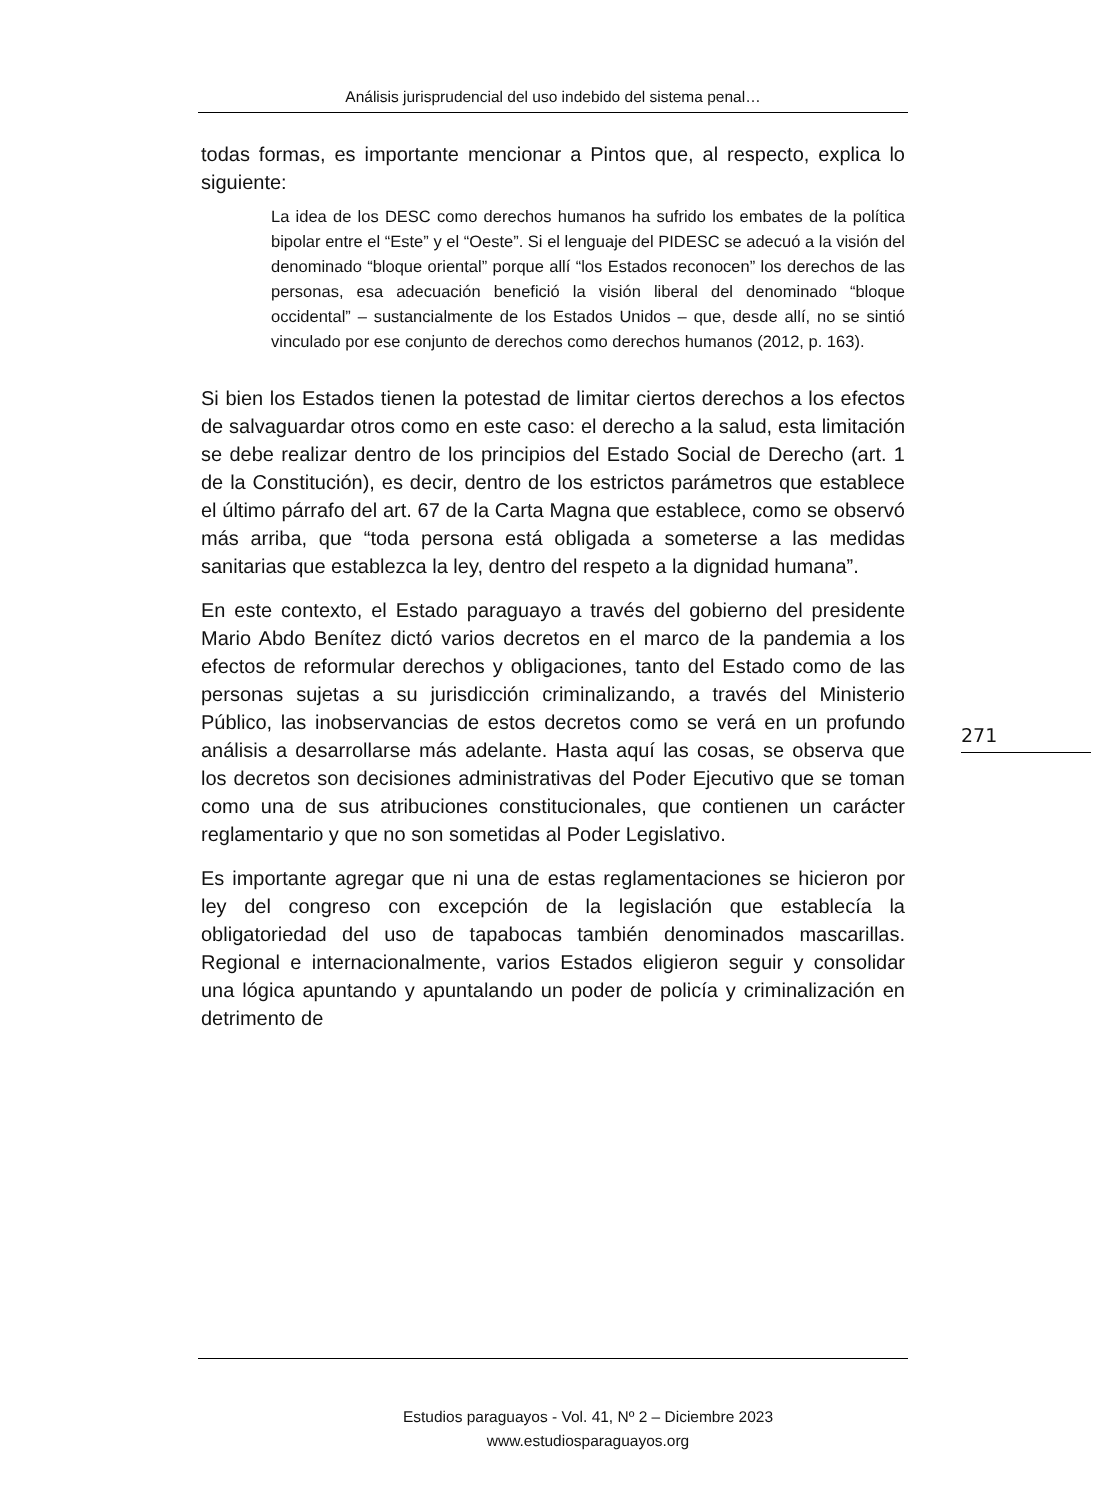Análisis jurisprudencial del uso indebido del sistema penal…
todas formas, es importante mencionar a Pintos que, al respecto, explica lo siguiente:
La idea de los DESC como derechos humanos ha sufrido los embates de la política bipolar entre el “Este” y el “Oeste”. Si el lenguaje del PIDESC se adecuó a la visión del denominado “bloque oriental” porque allí “los Estados reconocen” los derechos de las personas, esa adecuación benefició la visión liberal del denominado “bloque occidental” – sustancialmente de los Estados Unidos – que, desde allí, no se sintió vinculado por ese conjunto de derechos como derechos humanos (2012, p. 163).
Si bien los Estados tienen la potestad de limitar ciertos derechos a los efectos de salvaguardar otros como en este caso: el derecho a la salud, esta limitación se debe realizar dentro de los principios del Estado Social de Derecho (art. 1 de la Constitución), es decir, dentro de los estrictos parámetros que establece el último párrafo del art. 67 de la Carta Magna que establece, como se observó más arriba, que “toda persona está obligada a someterse a las medidas sanitarias que establezca la ley, dentro del respeto a la dignidad humana”.
En este contexto, el Estado paraguayo a través del gobierno del presidente Mario Abdo Benítez dictó varios decretos en el marco de la pandemia a los efectos de reformular derechos y obligaciones, tanto del Estado como de las personas sujetas a su jurisdicción criminalizando, a través del Ministerio Público, las inobservancias de estos decretos como se verá en un profundo análisis a desarrollarse más adelante. Hasta aquí las cosas, se observa que los decretos son decisiones administrativas del Poder Ejecutivo que se toman como una de sus atribuciones constitucionales, que contienen un carácter reglamentario y que no son sometidas al Poder Legislativo.
Es importante agregar que ni una de estas reglamentaciones se hicieron por ley del congreso con excepción de la legislación que establecía la obligatoriedad del uso de tapabocas también denominados mascarillas. Regional e internacionalmente, varios Estados eligieron seguir y consolidar una lógica apuntando y apuntalando un poder de policía y criminalización en detrimento de
271
Estudios paraguayos - Vol. 41, Nº 2 – Diciembre 2023
www.estudiosparaguayos.org